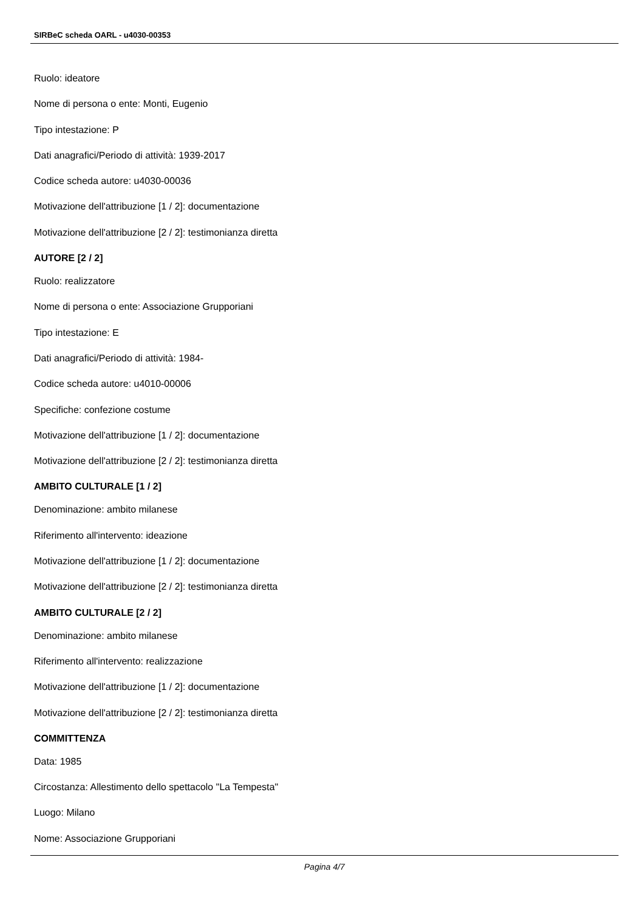SIRBeC scheda OARL - u4030-00353
Ruolo: ideatore
Nome di persona o ente: Monti, Eugenio
Tipo intestazione: P
Dati anagrafici/Periodo di attività: 1939-2017
Codice scheda autore: u4030-00036
Motivazione dell'attribuzione [1 / 2]: documentazione
Motivazione dell'attribuzione [2 / 2]: testimonianza diretta
AUTORE [2 / 2]
Ruolo: realizzatore
Nome di persona o ente: Associazione Grupporiani
Tipo intestazione: E
Dati anagrafici/Periodo di attività: 1984-
Codice scheda autore: u4010-00006
Specifiche: confezione costume
Motivazione dell'attribuzione [1 / 2]: documentazione
Motivazione dell'attribuzione [2 / 2]: testimonianza diretta
AMBITO CULTURALE [1 / 2]
Denominazione: ambito milanese
Riferimento all'intervento: ideazione
Motivazione dell'attribuzione [1 / 2]: documentazione
Motivazione dell'attribuzione [2 / 2]: testimonianza diretta
AMBITO CULTURALE [2 / 2]
Denominazione: ambito milanese
Riferimento all'intervento: realizzazione
Motivazione dell'attribuzione [1 / 2]: documentazione
Motivazione dell'attribuzione [2 / 2]: testimonianza diretta
COMMITTENZA
Data: 1985
Circostanza: Allestimento dello spettacolo "La Tempesta"
Luogo: Milano
Nome: Associazione Grupporiani
Pagina 4/7